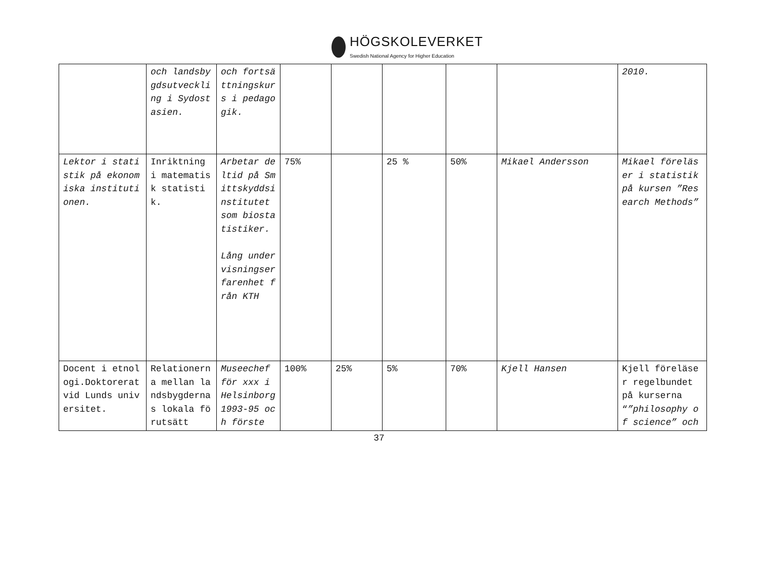HÖGSKOLEVERKET
Swedish National Agency for Higher Education
| | och landsbygdsutveckling i Sydostasien. | och fortsättningskurs i pedagogik. | | | | | | 2010. |
| Lektor i statistik på ekonomiska institutionen. | Inriktning i matematisk statistik. | Arbetar deltid på Smittskyddsinstitutet som biostatistiker. Lång undervisningserfarenhet från KTH | 75% | | 25 % | 50% | Mikael Andersson | Mikael föreläser i statistik på kursen ”Research Methods” |
| Docent i etnologi.Doktorerat vid Lunds universitet. | Relationerna mellan landsbygdernas lokala förutsätt | Museechef för xxx i Helsinborg 1993-95 och förste | 100% | 25% | 5% | 70% | Kjell Hansen | Kjell föreläser regelbundet på kurserna “ ”philosophy of science” och |
37